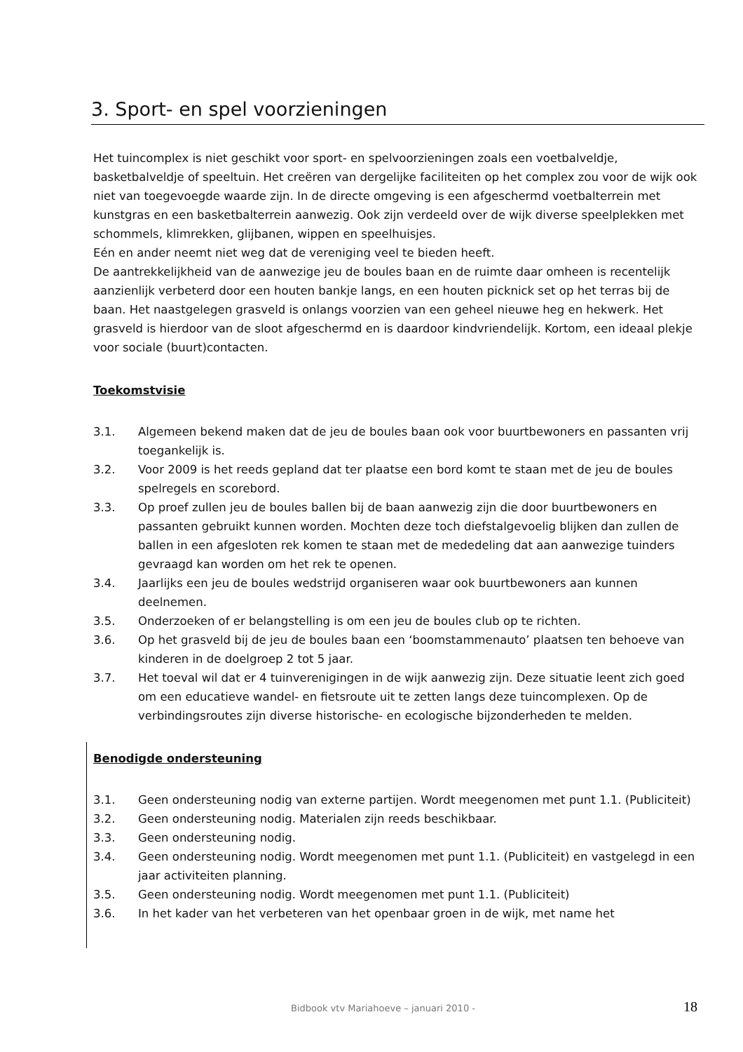3. Sport- en spel voorzieningen
Het tuincomplex is niet geschikt voor sport- en spelvoorzieningen zoals een voetbalveldje, basketbalveldje of speeltuin. Het creëren van dergelijke faciliteiten op het complex zou voor de wijk ook niet van toegevoegde waarde zijn. In de directe omgeving is een afgeschermd voetbalterrein met kunstgras en een basketbalterrein aanwezig. Ook zijn verdeeld over de wijk diverse speelplekken met schommels, klimrekken, glijbanen, wippen en speelhuisjes.
Eén en ander neemt niet weg dat de vereniging veel te bieden heeft.
De aantrekkelijkheid van de aanwezige jeu de boules baan en de ruimte daar omheen is recentelijk aanzienlijk verbeterd door een houten bankje langs, en een houten picknick set op het terras bij de baan. Het naastgelegen grasveld is onlangs voorzien van een geheel nieuwe heg en hekwerk. Het grasveld is hierdoor van de sloot afgeschermd en is daardoor kindvriendelijk. Kortom, een ideaal plekje voor sociale (buurt)contacten.
Toekomstvisie
3.1. Algemeen bekend maken dat de jeu de boules baan ook voor buurtbewoners en passanten vrij toegankelijk is.
3.2. Voor 2009 is het reeds gepland dat ter plaatse een bord komt te staan met de jeu de boules spelregels en scorebord.
3.3. Op proef zullen jeu de boules ballen bij de baan aanwezig zijn die door buurtbewoners en passanten gebruikt kunnen worden. Mochten deze toch diefstalgevoelig blijken dan zullen de ballen in een afgesloten rek komen te staan met de mededeling dat aan aanwezige tuinders gevraagd kan worden om het rek te openen.
3.4. Jaarlijks een jeu de boules wedstrijd organiseren waar ook buurtbewoners aan kunnen deelnemen.
3.5. Onderzoeken of er belangstelling is om een jeu de boules club op te richten.
3.6. Op het grasveld bij de jeu de boules baan een ‘boomstammenauto’ plaatsen ten behoeve van kinderen in de doelgroep 2 tot 5 jaar.
3.7. Het toeval wil dat er 4 tuinverenigingen in de wijk aanwezig zijn. Deze situatie leent zich goed om een educatieve wandel- en fietsroute uit te zetten langs deze tuincomplexen. Op de verbindingsroutes zijn diverse historische- en ecologische bijzonderheden te melden.
Benodigde ondersteuning
3.1. Geen ondersteuning nodig van externe partijen. Wordt meegenomen met punt 1.1. (Publiciteit)
3.2. Geen ondersteuning nodig. Materialen zijn reeds beschikbaar.
3.3. Geen ondersteuning nodig.
3.4. Geen ondersteuning nodig. Wordt meegenomen met punt 1.1. (Publiciteit) en vastgelegd in een jaar activiteiten planning.
3.5. Geen ondersteuning nodig. Wordt meegenomen met punt 1.1. (Publiciteit)
3.6. In het kader van het verbeteren van het openbaar groen in de wijk, met name het
Bidbook vtv Mariahoeve – januari 2010 - 18